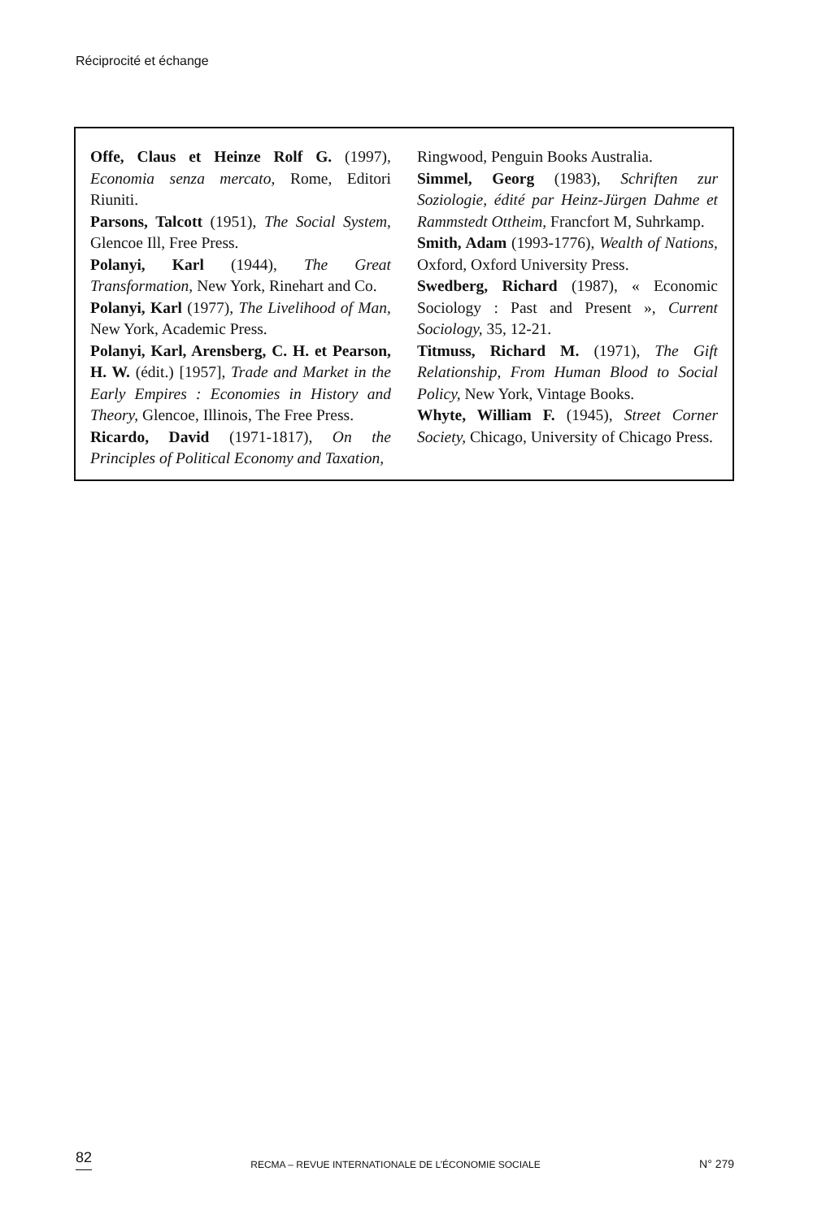Réciprocité et échange
Offe, Claus et Heinze Rolf G. (1997), Economia senza mercato, Rome, Editori Riuniti.
Parsons, Talcott (1951), The Social System, Glencoe Ill, Free Press.
Polanyi, Karl (1944), The Great Transformation, New York, Rinehart and Co.
Polanyi, Karl (1977), The Livelihood of Man, New York, Academic Press.
Polanyi, Karl, Arensberg, C. H. et Pearson, H. W. (édit.) [1957], Trade and Market in the Early Empires : Economies in History and Theory, Glencoe, Illinois, The Free Press.
Ricardo, David (1971-1817), On the Principles of Political Economy and Taxation,
Ringwood, Penguin Books Australia.
Simmel, Georg (1983), Schriften zur Soziologie, édité par Heinz-Jürgen Dahme et Rammstedt Ottheim, Francfort M, Suhrkamp.
Smith, Adam (1993-1776), Wealth of Nations, Oxford, Oxford University Press.
Swedberg, Richard (1987), « Economic Sociology : Past and Present », Current Sociology, 35, 12-21.
Titmuss, Richard M. (1971), The Gift Relationship, From Human Blood to Social Policy, New York, Vintage Books.
Whyte, William F. (1945), Street Corner Society, Chicago, University of Chicago Press.
82 RECMA – REVUE INTERNATIONALE DE L’ÉCONOMIE SOCIALE N° 279